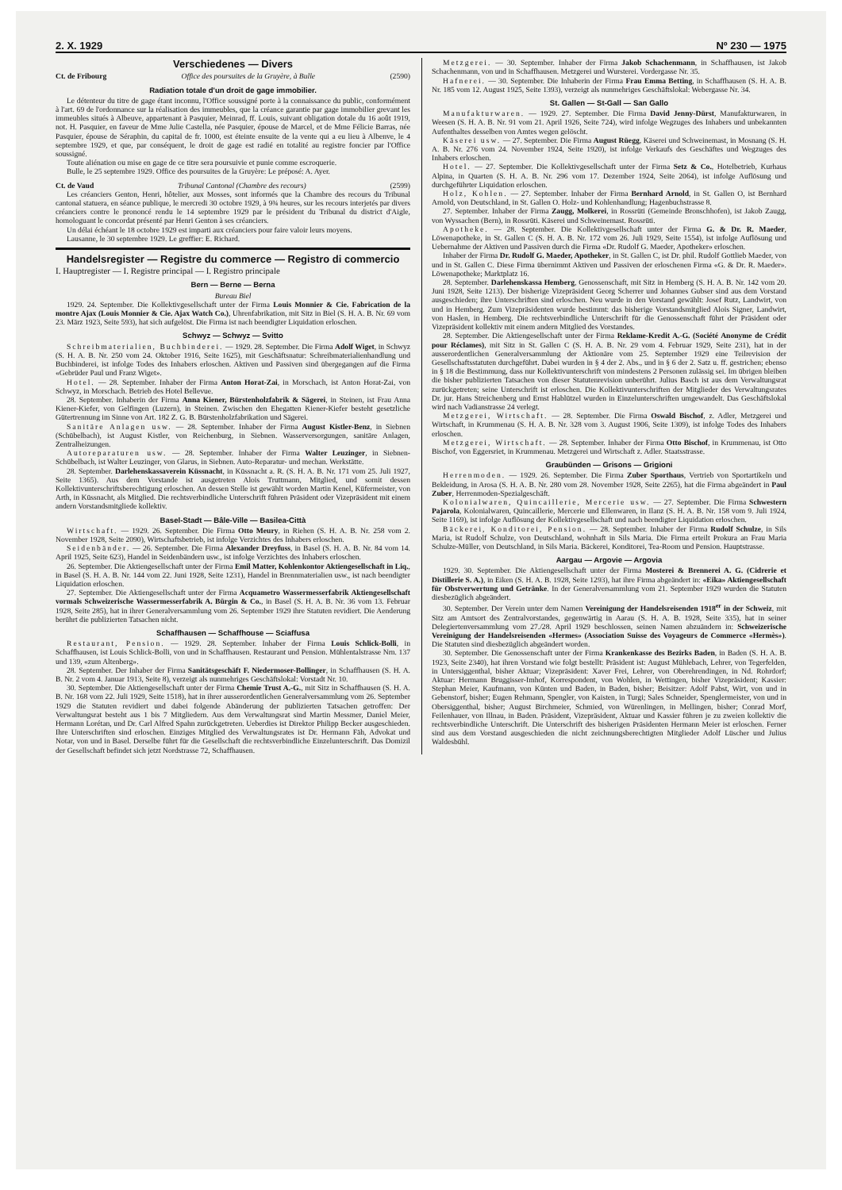2. X. 1929 Nº 230 — 1975
Verschiedenes — Divers
Ct. de Fribourg Office des poursuites de la Gruyère, à Bulle (2590)
Radiation totale d'un droit de gage immobilier.
Le détenteur du titre de gage étant inconnu, l'Office soussigné porte à la connaissance du public, conformément à l'art. 69 de l'ordonnance sur la réalisation des immeubles, que la créance garantie par gage immobilier grevant les immeubles situés à Albeuve, appartenant à Pasquier, Meinrad, ff. Louis, suivant obligation dotale du 16 août 1919, not. H. Pasquier, en faveur de Mme Julie Castella, née Pasquier, épouse de Marcel, et de Mme Félicie Barras, née Pasquier, épouse de Séraphin, du capital de fr. 1000, est éteinte ensuite de la vente qui a eu lieu à Albenve, le 4 septembre 1929, et que, par conséquent, le droit de gage est radié en totalité au registre foncier par l'Office soussigné.
Toute aliénation ou mise en gage de ce titre sera poursuivie et punie comme escroquerie.
Bulle, le 25 septembre 1929. Office des poursuites de la Gruyère: Le préposé: A. Ayer.
Ct. de Vaud Tribunal Cantonal (Chambre des recours) (2599)
Les créanciers Genton, Henri, hôtelier, aux Mosses, sont informés que la Chambre des recours du Tribunal cantonal statuera, en séance publique, le mercredi 30 octobre 1929, à 9¾ heures, sur les recours interjetés par divers créanciers contre le prononcé rendu le 14 septembre 1929 par le président du Tribunal du district d'Aigle, homologuant le concordat présenté par Henri Genton à ses créanciers.
Un délai échéant le 18 octobre 1929 est imparti aux créanciers pour faire valoir leurs moyens.
Lausanne, le 30 septembre 1929. Le greffier: E. Richard.
Handelsregister — Registre du commerce — Registro di commercio
I. Hauptregister — I. Registre principal — I. Registro principale
Bern — Berne — Berna
Bureau Biel
1929. 24. September. Die Kollektivgesellschaft unter der Firma Louis Monnier & Cie. Fabrication de la montre Ajax (Louis Monnier & Cie. Ajax Watch Co.), Uhrenfabrikation, mit Sitz in Biel (S. H. A. B. Nr. 69 vom 23. März 1923, Seite 593), hat sich aufgelöst. Die Firma ist nach beendigter Liquidation erloschen.
Schwyz — Schwyz — Svitto
Schreibmaterialien, Buchbinderei. — 1929. 28. September. Die Firma Adolf Wiget, in Schwyz (S. H. A. B. Nr. 250 vom 24. Oktober 1916, Seite 1625), mit Geschäftsnatur: Schreibmaterialienhandlung und Buchbinderei, ist infolge Todes des Inhabers erloschen. Aktiven und Passiven sind übergegangen auf die Firma «Gebrüder Paul und Franz Wiget».
Hotel. — 28. September. Inhaber der Firma Anton Horat-Zai, in Morschach, ist Anton Horat-Zai, von Schwyz, in Morschach. Betrieb des Hotel Bellevue.
28. September. Inhaberin der Firma Anna Kiener, Bürstenholzfabrik & Sägerei, in Steinen, ist Frau Anna Kiener-Kiefer, von Gelfingen (Luzern), in Steinen. Zwischen den Ehegatten Kiener-Kiefer besteht gesetzliche Gütertrennung im Sinne von Art. 182 Z. G. B. Bürstenholzfabrikation und Sägerei.
Sanitäre Anlagen usw. — 28. September. Inhaber der Firma August Kistler-Benz, in Siebnen (Schübelbach), ist August Kistler, von Reichenburg, in Siebnen. Wasserversorgungen, sanitäre Anlagen, Zentralheizungen.
Autoreparaturen usw. — 28. September. Inhaber der Firma Walter Leuzinger, in Siebnen-Schübelbach, ist Walter Leuzinger, von Glarus, in Siebnen. Auto-Reparatur- und mechan. Werkstätte.
28. September. Darlehenskassaverein Küssnacht, in Küssnacht a. R. (S. H. A. B. Nr. 171 vom 25. Juli 1927, Seite 1365). Aus dem Vorstande ist ausgetreten Alois Truttmann, Mitglied, und somit dessen Kollektivunterschriftsberechtigung erloschen. An dessen Stelle ist gewählt worden Martin Kenel, Küfermeister, von Arth, in Küssnacht, als Mitglied. Die rechtsverbindliche Unterschrift führen Präsident oder Vizepräsident mit einem andern Vorstandsmitgliede kollektiv.
Basel-Stadt — Bâle-Ville — Basilea-Città
Wirtschaft. — 1929. 26. September. Die Firma Otto Meury, in Riehen (S. H. A. B. Nr. 258 vom 2. November 1928, Seite 2090), Wirtschaftsbetrieb, ist infolge Verzichtes des Inhabers erloschen.
Seidenbänder. — 26. September. Die Firma Alexander Dreyfuss, in Basel (S. H. A. B. Nr. 84 vom 14. April 1925, Seite 623), Handel in Seidenbändern usw., ist infolge Verzichtes des Inhabers erloschen.
26. September. Die Aktiengesellschaft unter der Firma Emil Matter, Kohlenkontor Aktiengesellschaft in Liq., in Basel (S. H. A. B. Nr. 144 vom 22. Juni 1928, Seite 1231), Handel in Brennmaterialien usw., ist nach beendigter Liquidation erloschen.
27. September. Die Aktiengesellschaft unter der Firma Acquametro Wassermesserfabrik Aktiengesellschaft vormals Schweizerische Wassermesserfabrik A. Bürgin & Co., in Basel (S. H. A. B. Nr. 36 vom 13. Februar 1928, Seite 285), hat in ihrer Generalversammlung vom 26. September 1929 ihre Statuten revidiert. Die Aenderung berührt die publizierten Tatsachen nicht.
Schaffhausen — Schaffhouse — Sciaffusa
Restaurant, Pension. — 1929. 28. September. Inhaber der Firma Louis Schlick-Bolli, in Schaffhausen, ist Louis Schlick-Bolli, von und in Schaffhausen. Restaurant und Pension. Mühlentalstrasse Nrn. 137 und 139, «zum Altenberg».
28. September. Der Inhaber der Firma Sanitätsgeschäft F. Niedermoser-Bollinger, in Schaffhausen (S. H. A. B. Nr. 2 vom 4. Januar 1913, Seite 8), verzeigt als nunmehriges Geschäftslokal: Vorstadt Nr. 10.
30. September. Die Aktiengesellschaft unter der Firma Chemie Trust A.-G., mit Sitz in Schaffhausen (S. H. A. B. Nr. 168 vom 22. Juli 1929, Seite 1518), hat in ihrer ausserordentlichen Generalversammlung vom 26. September 1929 die Statuten revidiert und dabei folgende Abänderung der publizierten Tatsachen getroffen: Der Verwaltungsrat besteht aus 1 bis 7 Mitgliedern. Aus dem Verwaltungsrat sind Martin Messmer, Daniel Meier, Hermann Lorétan, und Dr. Carl Alfred Spahn zurückgetreten. Ueberdies ist Direktor Philipp Becker ausgeschieden. Ihre Unterschriften sind erloschen. Einziges Mitglied des Verwaltungsrates ist Dr. Hermann Fäh, Advokat und Notar, von und in Basel. Derselbe führt für die Gesellschaft die rechtsverbindliche Einzelunterschrift. Das Domizil der Gesellschaft befindet sich jetzt Nordstrasse 72, Schaffhausen.
Metzgerei. — 30. September. Inhaber der Firma Jakob Schachenmann, in Schaffhausen, ist Jakob Schachenmann, von und in Schaffhausen. Metzgerei und Wursterei. Vordergasse Nr. 35.
Hafnerei. — 30. September. Die Inhaberin der Firma Frau Emma Betting, in Schaffhausen (S. H. A. B. Nr. 185 vom 12. August 1925, Seite 1393), verzeigt als nunmehriges Geschäftslokal: Webergasse Nr. 34.
St. Gallen — St-Gall — San Gallo
Manufakturwaren. — 1929. 27. September. Die Firma David Jenny-Dürst, Manufakturwaren, in Weesen (S. H. A. B. Nr. 91 vom 21. April 1926, Seite 724), wird infolge Wegzuges des Inhabers und unbekannten Aufenthaltes desselben von Amtes wegen gelöscht.
Käserei usw. — 27. September. Die Firma August Rüegg, Käserei und Schweinemast, in Mosnang (S. H. A. B. Nr. 276 vom 24. November 1924, Seite 1920), ist infolge Verkaufs des Geschäftes und Wegzuges des Inhabers erloschen.
Hotel. — 27. September. Die Kollektivgesellschaft unter der Firma Setz & Co., Hotelbetrieb, Kurhaus Alpina, in Quarten (S. H. A. B. Nr. 296 vom 17. Dezember 1924, Seite 2064), ist infolge Auflösung und durchgeführter Liquidation erloschen.
Holz, Kohlen. — 27. September. Inhaber der Firma Bernhard Arnold, in St. Gallen O, ist Bernhard Arnold, von Deutschland, in St. Gallen O. Holz- und Kohlenhandlung; Hagenbuchstrasse 8.
27. September. Inhaber der Firma Zaugg, Molkerei, in Rossrüti (Gemeinde Bronschhofen), ist Jakob Zaugg, von Wyssachen (Bern), in Rossrüti. Käserei und Schweinemast. Rossrüti.
Apotheke. — 28. September. Die Kollektivgesellschaft unter der Firma G. & Dr. R. Maeder, Löwenapotheke, in St. Gallen C (S. H. A. B. Nr. 172 vom 26. Juli 1929, Seite 1554), ist infolge Auflösung und Uebernahme der Aktiven und Passiven durch die Firma «Dr. Rudolf G. Maeder, Apotheker» erloschen.
Inhaber der Firma Dr. Rudolf G. Maeder, Apotheker, in St. Gallen C, ist Dr. phil. Rudolf Gottlieb Maeder, von und in St. Gallen C. Diese Firma übernimmt Aktiven und Passiven der erloschenen Firma «G. & Dr. R. Maeder». Löwenapotheke; Marktplatz 16.
28. September. Darlehenskassa Hemberg, Genossenschaft, mit Sitz in Hemberg (S. H. A. B. Nr. 142 vom 20. Juni 1928, Seite 1213). Der bisherige Vizepräsident Georg Scherrer und Johannes Gubser sind aus dem Vorstand ausgeschieden; ihre Unterschriften sind erloschen. Neu wurde in den Vorstand gewählt: Josef Rutz, Landwirt, von und in Hemberg. Zum Vizepräsidenten wurde bestimmt: das bisherige Vorstandsmitglied Alois Signer, Landwirt, von Haslen, in Hemberg. Die rechtsverbindliche Unterschrift für die Genossenschaft führt der Präsident oder Vizepräsident kollektiv mit einem andern Mitglied des Vorstandes.
28. September. Die Aktiengesellschaft unter der Firma Reklame-Kredit A.-G. (Société Anonyme de Crédit pour Réclames), mit Sitz in St. Gallen C (S. H. A. B. Nr. 29 vom 4. Februar 1929, Seite 231), hat in der ausserordentlichen Generalversammlung der Aktionäre vom 25. September 1929 eine Teilrevision der Gesellschaftsstatuten durchgeführt. Dabei wurden in § 4 der 2. Abs., und in § 6 der 2. Satz u. ff. gestrichen; ebenso in § 18 die Bestimmung, dass nur Kollektivunterschrift von mindestens 2 Personen zulässig sei. Im übrigen bleiben die bisher publizierten Tatsachen von dieser Statutenrevision unberührt. Julius Basch ist aus dem Verwaltungsrat zurückgetreten; seine Unterschrift ist erloschen. Die Kollektivunterschriften der Mitglieder des Verwaltungsrates Dr. jur. Hans Streichenberg und Ernst Hablützel wurden in Einzelunterschriften umgewandelt. Das Geschäftslokal wird nach Vadianstrasse 24 verlegt.
Metzgerei, Wirtschaft. — 28. September. Die Firma Oswald Bischof, z. Adler, Metzgerei und Wirtschaft, in Krummenau (S. H. A. B. Nr. 328 vom 3. August 1906, Seite 1309), ist infolge Todes des Inhabers erloschen.
Metzgerei, Wirtschaft. — 28. September. Inhaber der Firma Otto Bischof, in Krummenau, ist Otto Bischof, von Eggersriet, in Krummenau. Metzgerei und Wirtschaft z. Adler. Staatsstrasse.
Graubünden — Grisons — Grigioni
Herrenmoden. — 1929. 26. September. Die Firma Zuber Sporthaus, Vertrieb von Sportartikeln und Bekleidung, in Arosa (S. H. A. B. Nr. 280 vom 28. November 1928, Seite 2265), hat die Firma abgeändert in Paul Zuber, Herrenmoden-Spezialgeschäft.
Kolonialwaren, Quincaillerie, Mercerie usw. — 27. September. Die Firma Schwestern Pajarola, Kolonialwaren, Quincaillerie, Mercerie und Ellenwaren, in Ilanz (S. H. A. B. Nr. 158 vom 9. Juli 1924, Seite 1169), ist infolge Auflösung der Kollektivgesellschaft und nach beendigter Liquidation erloschen.
Bäckerei, Konditorei, Pension. — 28. September. Inhaber der Firma Rudolf Schulze, in Sils Maria, ist Rudolf Schulze, von Deutschland, wohnhaft in Sils Maria. Die Firma erteilt Prokura an Frau Maria Schulze-Müller, von Deutschland, in Sils Maria. Bäckerei, Konditorei, Tea-Room und Pension. Hauptstrasse.
Aargau — Argovie — Argovia
1929. 30. September. Die Aktiengesellschaft unter der Firma Mosterei & Brennerei A. G. (Cidrerie et Distillerie S. A.), in Eiken (S. H. A. B. 1928, Seite 1293), hat ihre Firma abgeändert in: «Eika» Aktiengesellschaft für Obstverwertung und Getränke. In der Generalversammlung vom 21. September 1929 wurden die Statuten diesbezüglich abgeändert.
30. September. Der Verein unter dem Namen Vereinigung der Handelsreisenden 1918<sup>er</sup> in der Schweiz, mit Sitz am Amtsort des Zentralvorstandes, gegenwärtig in Aarau (S. H. A. B. 1928, Seite 335), hat in seiner Delegiertenversammlung vom 27./28. April 1929 beschlossen, seinen Namen abzuändern in: Schweizerische Vereinigung der Handelsreisenden «Hermes» (Association Suisse des Voyageurs de Commerce «Hermès»). Die Statuten sind diesbezüglich abgeändert worden.
30. September. Die Genossenschaft unter der Firma Krankenkasse des Bezirks Baden, in Baden (S. H. A. B. 1923, Seite 2340), hat ihren Vorstand wie folgt bestellt: Präsident ist: August Mühlebach, Lehrer, von Tegerfelden, in Untersiggenthal, bisher Aktuar; Vizepräsident: Xaver Frei, Lehrer, von Oberehrendingen, in Nd. Rohrdorf; Aktuar: Hermann Bruggisser-Imhof, Korrespondent, von Wohlen, in Wettingen, bisher Vizepräsident; Kassier: Stephan Meier, Kaufmann, von Künten und Baden, in Baden, bisher; Beisitzer: Adolf Pabst, Wirt, von und in Gebenstorf, bisher; Eugen Rehmann, Spengler, von Kaisten, in Turgi; Sales Schneider, Spenglermeister, von und in Obersiggenthal, bisher; August Birchmeier, Schmied, von Würenlingen, in Mellingen, bisher; Conrad Morf, Feilenhauer, von Illnau, in Baden. Präsident, Vizepräsident, Aktuar und Kassier führen je zu zweien kollektiv die rechtsverbindliche Unterschrift. Die Unterschrift des bisherigen Präsidenten Hermann Meier ist erloschen. Ferner sind aus dem Vorstand ausgeschieden die nicht zeichnungsberechtigten Mitglieder Adolf Lüscher und Julius Waldesbühl.